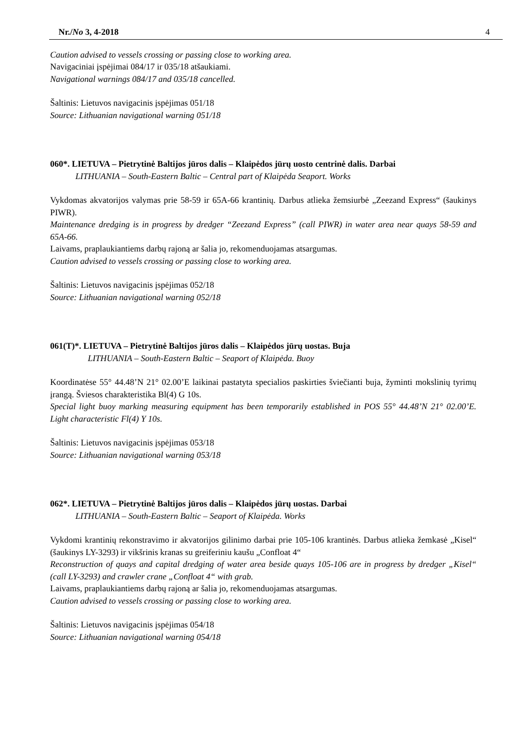Nr./No 3, 4-2018 4
Caution advised to vessels crossing or passing close to working area.
Navigaciniai įspėjimai 084/17 ir 035/18 atšaukiami.
Navigational warnings 084/17 and 035/18 cancelled.
Šaltinis: Lietuvos navigacinis įspėjimas 051/18
Source: Lithuanian navigational warning 051/18
060*. LIETUVA – Pietrytinė Baltijos jūros dalis – Klaipėdos jūrų uosto centrinė dalis. Darbai
LITHUANIA – South-Eastern Baltic – Central part of Klaipėda Seaport. Works
Vykdomas akvatorijos valymas prie 58-59 ir 65A-66 krantinių. Darbus atlieka žemsiurbė „Zeezand Express“ (šaukinys PIWR).
Maintenance dredging is in progress by dredger “Zeezand Express” (call PIWR) in water area near quays 58-59 and 65A-66.
Laivams, praplaukiantiems darbų rajoną ar šalia jo, rekomenduojamas atsargumas.
Caution advised to vessels crossing or passing close to working area.
Šaltinis: Lietuvos navigacinis įspėjimas 052/18
Source: Lithuanian navigational warning 052/18
061(T)*. LIETUVA – Pietrytinė Baltijos jūros dalis – Klaipėdos jūrų uostas. Buja
LITHUANIA – South-Eastern Baltic – Seaport of Klaipėda. Buoy
Koordinatėse 55° 44.48’N 21° 02.00’E laikinai pastatyta specialios paskirties šviečianti buja, žyminti mokslinių tyrimų įrangą. Šviesos charakteristika Bl(4) G 10s.
Special light buoy marking measuring equipment has been temporarily established in POS 55° 44.48’N 21° 02.00’E. Light characteristic Fl(4) Y 10s.
Šaltinis: Lietuvos navigacinis įspėjimas 053/18
Source: Lithuanian navigational warning 053/18
062*. LIETUVA – Pietrytinė Baltijos jūros dalis – Klaipėdos jūrų uostas. Darbai
LITHUANIA – South-Eastern Baltic – Seaport of Klaipėda. Works
Vykdomi krantinių rekonstravimo ir akvatorijos gilinimo darbai prie 105-106 krantinės. Darbus atlieka žemkasė „Kisel“ (šaukinys LY-3293) ir vikšrinis kranas su greiferiniu kaušu „Confloat 4“
Reconstruction of quays and capital dredging of water area beside quays 105-106 are in progress by dredger „Kisel“ (call LY-3293) and crawler crane „Confloat 4“ with grab.
Laivams, praplaukiantiems darbų rajoną ar šalia jo, rekomenduojamas atsargumas.
Caution advised to vessels crossing or passing close to working area.
Šaltinis: Lietuvos navigacinis įspėjimas 054/18
Source: Lithuanian navigational warning 054/18